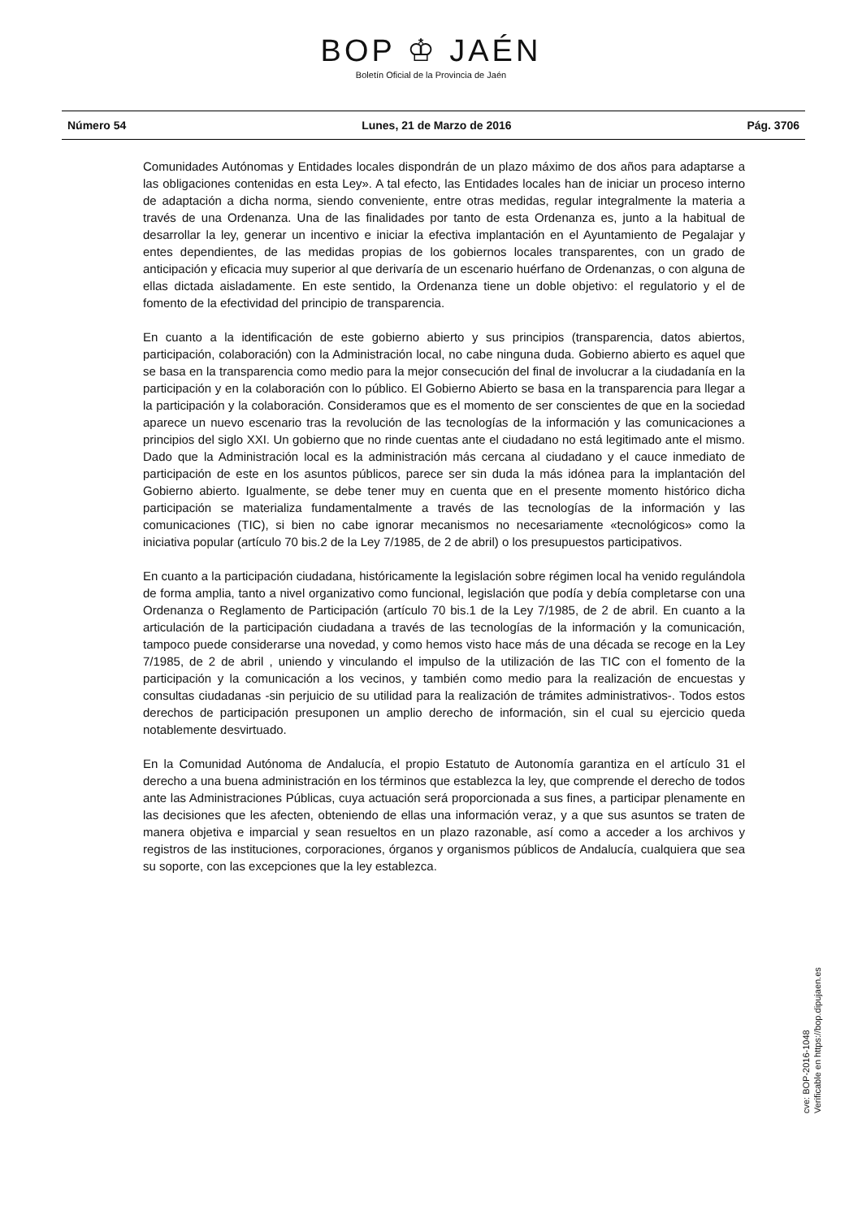BOP ♔ JAÉN
Boletín Oficial de la Provincia de Jaén
Número 54 Lunes, 21 de Marzo de 2016 Pág. 3706
Comunidades Autónomas y Entidades locales dispondrán de un plazo máximo de dos años para adaptarse a las obligaciones contenidas en esta Ley». A tal efecto, las Entidades locales han de iniciar un proceso interno de adaptación a dicha norma, siendo conveniente, entre otras medidas, regular integralmente la materia a través de una Ordenanza. Una de las finalidades por tanto de esta Ordenanza es, junto a la habitual de desarrollar la ley, generar un incentivo e iniciar la efectiva implantación en el Ayuntamiento de Pegalajar y entes dependientes, de las medidas propias de los gobiernos locales transparentes, con un grado de anticipación y eficacia muy superior al que derivaría de un escenario huérfano de Ordenanzas, o con alguna de ellas dictada aisladamente. En este sentido, la Ordenanza tiene un doble objetivo: el regulatorio y el de fomento de la efectividad del principio de transparencia.
En cuanto a la identificación de este gobierno abierto y sus principios (transparencia, datos abiertos, participación, colaboración) con la Administración local, no cabe ninguna duda. Gobierno abierto es aquel que se basa en la transparencia como medio para la mejor consecución del final de involucrar a la ciudadanía en la participación y en la colaboración con lo público. El Gobierno Abierto se basa en la transparencia para llegar a la participación y la colaboración. Consideramos que es el momento de ser conscientes de que en la sociedad aparece un nuevo escenario tras la revolución de las tecnologías de la información y las comunicaciones a principios del siglo XXI. Un gobierno que no rinde cuentas ante el ciudadano no está legitimado ante el mismo. Dado que la Administración local es la administración más cercana al ciudadano y el cauce inmediato de participación de este en los asuntos públicos, parece ser sin duda la más idónea para la implantación del Gobierno abierto. Igualmente, se debe tener muy en cuenta que en el presente momento histórico dicha participación se materializa fundamentalmente a través de las tecnologías de la información y las comunicaciones (TIC), si bien no cabe ignorar mecanismos no necesariamente «tecnológicos» como la iniciativa popular (artículo 70 bis.2 de la Ley 7/1985, de 2 de abril) o los presupuestos participativos.
En cuanto a la participación ciudadana, históricamente la legislación sobre régimen local ha venido regulándola de forma amplia, tanto a nivel organizativo como funcional, legislación que podía y debía completarse con una Ordenanza o Reglamento de Participación (artículo 70 bis.1 de la Ley 7/1985, de 2 de abril. En cuanto a la articulación de la participación ciudadana a través de las tecnologías de la información y la comunicación, tampoco puede considerarse una novedad, y como hemos visto hace más de una década se recoge en la Ley 7/1985, de 2 de abril , uniendo y vinculando el impulso de la utilización de las TIC con el fomento de la participación y la comunicación a los vecinos, y también como medio para la realización de encuestas y consultas ciudadanas -sin perjuicio de su utilidad para la realización de trámites administrativos-. Todos estos derechos de participación presuponen un amplio derecho de información, sin el cual su ejercicio queda notablemente desvirtuado.
En la Comunidad Autónoma de Andalucía, el propio Estatuto de Autonomía garantiza en el artículo 31 el derecho a una buena administración en los términos que establezca la ley, que comprende el derecho de todos ante las Administraciones Públicas, cuya actuación será proporcionada a sus fines, a participar plenamente en las decisiones que les afecten, obteniendo de ellas una información veraz, y a que sus asuntos se traten de manera objetiva e imparcial y sean resueltos en un plazo razonable, así como a acceder a los archivos y registros de las instituciones, corporaciones, órganos y organismos públicos de Andalucía, cualquiera que sea su soporte, con las excepciones que la ley establezca.
cve: BOP-2016-1048
Verificable en https://bop.dipujaen.es